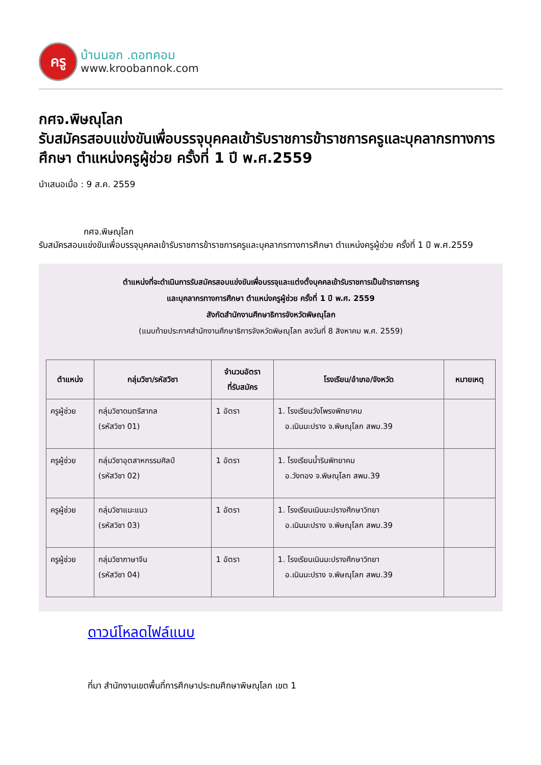ครู
บ้านนอก .ดอทคอม
www.kroobannok.com
กศจ.พิษณุโลก
รับสมัครสอบแข่งขันเพื่อบรรจุบุคคลเข้ารับราชการข้าราชการครูและบุคลากรทางการศึกษา ตำแหน่งครูผู้ช่วย ครั้งที่ 1 ปี พ.ศ.2559
นำเสนอเมื่อ : 9 ส.ค. 2559
กศจ.พิษณุโลก
รับสมัครสอบแข่งขันเพื่อบรรจุบุคคลเข้ารับราชการข้าราชการครูและบุคลากรทางการศึกษา ตำแหน่งครูผู้ช่วย ครั้งที่ 1 ปี พ.ศ.2559
ตำแหน่งที่จะดำเนินการรับสมัครสอบแข่งขันเพื่อบรรจุและแต่งตั้งบุคคลเข้ารับราชการเป็นข้าราชการครู
และบุคลากรทางการศึกษา ตำแหน่งครูผู้ช่วย ครั้งที่ 1 ปี พ.ศ. 2559
สังกัดสำนักงานศึกษาธิการจังหวัดพิษณุโลก
(แนบท้ายประกาศสำนักงานศึกษาธิการจังหวัดพิษณุโลก ลงวันที่ 8 สิงหาคม พ.ศ. 2559)
| ตำแหน่ง | กลุ่มวิชา/รหัสวิชา | จำนวนอัตรา ที่รับสมัคร | โรงเรียน/อำเภอ/จังหวัด | หมายเหตุ |
| --- | --- | --- | --- | --- |
| ครูผู้ช่วย | กลุ่มวิชาดนตรีสากล (รหัสวิชา 01) | 1 อัตรา | 1. โรงเรียนวังโพรงพิทยาคม อ.เนินมะปราง จ.พิษณุโลก สพม.39 | |
| ครูผู้ช่วย | กลุ่มวิชาอุตสาหกรรมศิลป์ (รหัสวิชา 02) | 1 อัตรา | 1. โรงเรียนน้ำรินพิทยาคม อ.วังทอง จ.พิษณุโลก สพม.39 | |
| ครูผู้ช่วย | กลุ่มวิชาแนะแนว (รหัสวิชา 03) | 1 อัตรา | 1. โรงเรียนเนินมะปรางศึกษาวิทยา อ.เนินมะปราง จ.พิษณุโลก สพม.39 | |
| ครูผู้ช่วย | กลุ่มวิชาภาษาจีน (รหัสวิชา 04) | 1 อัตรา | 1. โรงเรียนเนินมะปรางศึกษาวิทยา อ.เนินมะปราง จ.พิษณุโลก สพม.39 | |
ดาวน์โหลดไฟล์แนบ
ที่มา สำนักงานเขตพื้นที่การศึกษาประถมศึกษาพิษณุโลก เขต 1